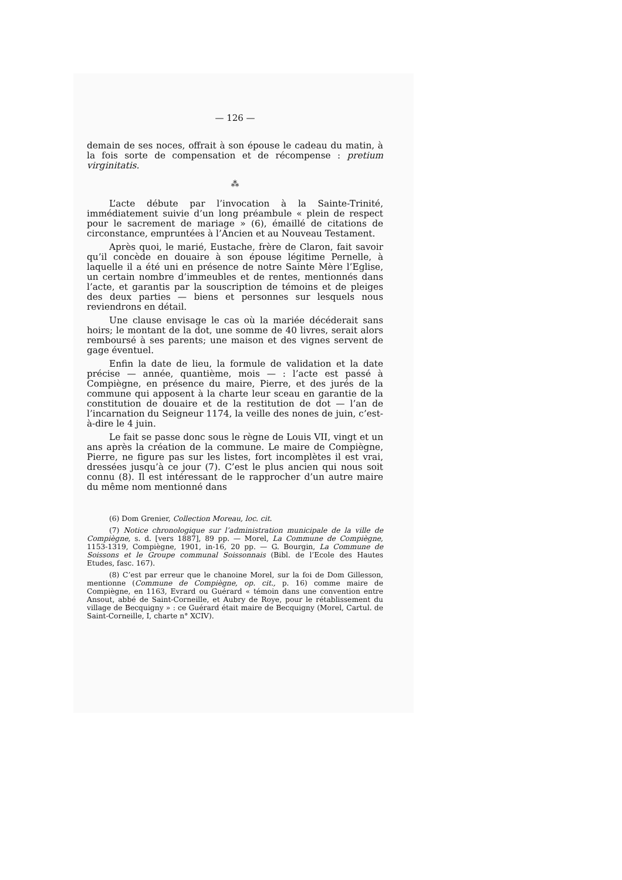— 126 —
demain de ses noces, offrait à son épouse le cadeau du matin, à la fois sorte de compensation et de récompense : pretium virginitatis.
⁂
L’acte débute par l’invocation à la Sainte-Trinité, immédiatement suivie d’un long préambule « plein de respect pour le sacrement de mariage » (6), émaillé de citations de circonstance, empruntées à l’Ancien et au Nouveau Testament.
Après quoi, le marié, Eustache, frère de Claron, fait savoir qu’il concède en douaire à son épouse légitime Pernelle, à laquelle il a été uni en présence de notre Sainte Mère l’Eglise, un certain nombre d’immeubles et de rentes, mentionnés dans l’acte, et garantis par la souscription de témoins et de pleiges des deux parties — biens et personnes sur lesquels nous reviendrons en détail.
Une clause envisage le cas où la mariée décéderait sans hoirs; le montant de la dot, une somme de 40 livres, serait alors remboursé à ses parents; une maison et des vignes servent de gage éventuel.
Enfin la date de lieu, la formule de validation et la date précise — année, quantième, mois — : l’acte est passé à Compiègne, en présence du maire, Pierre, et des jurés de la commune qui apposent à la charte leur sceau en garantie de la constitution de douaire et de la restitution de dot — l’an de l’incarnation du Seigneur 1174, la veille des nones de juin, c’est-à-dire le 4 juin.
Le fait se passe donc sous le règne de Louis VII, vingt et un ans après la création de la commune. Le maire de Compiègne, Pierre, ne figure pas sur les listes, fort incomplètes il est vrai, dressées jusqu’à ce jour (7). C’est le plus ancien qui nous soit connu (8). Il est intéressant de le rapprocher d’un autre maire du même nom mentionné dans
(6) Dom Grenier, Collection Moreau, loc. cit.
(7) Notice chronologique sur l’administration municipale de la ville de Compiègne, s. d. [vers 1887], 89 pp. — Morel, La Commune de Compiègne, 1153-1319, Compiègne, 1901, in-16, 20 pp. — G. Bourgin, La Commune de Soissons et le Groupe communal Soissonnais (Bibl. de l’Ecole des Hautes Etudes, fasc. 167).
(8) C’est par erreur que le chanoine Morel, sur la foi de Dom Gillesson, mentionne (Commune de Compiègne, op. cit., p. 16) comme maire de Compiègne, en 1163, Evrard ou Guérard « témoin dans une convention entre Ansout, abbé de Saint-Corneille, et Aubry de Roye, pour le rétablissement du village de Becquigny » : ce Guérard était maire de Becquigny (Morel, Cartul. de Saint-Corneille, I, charte n° XCIV).